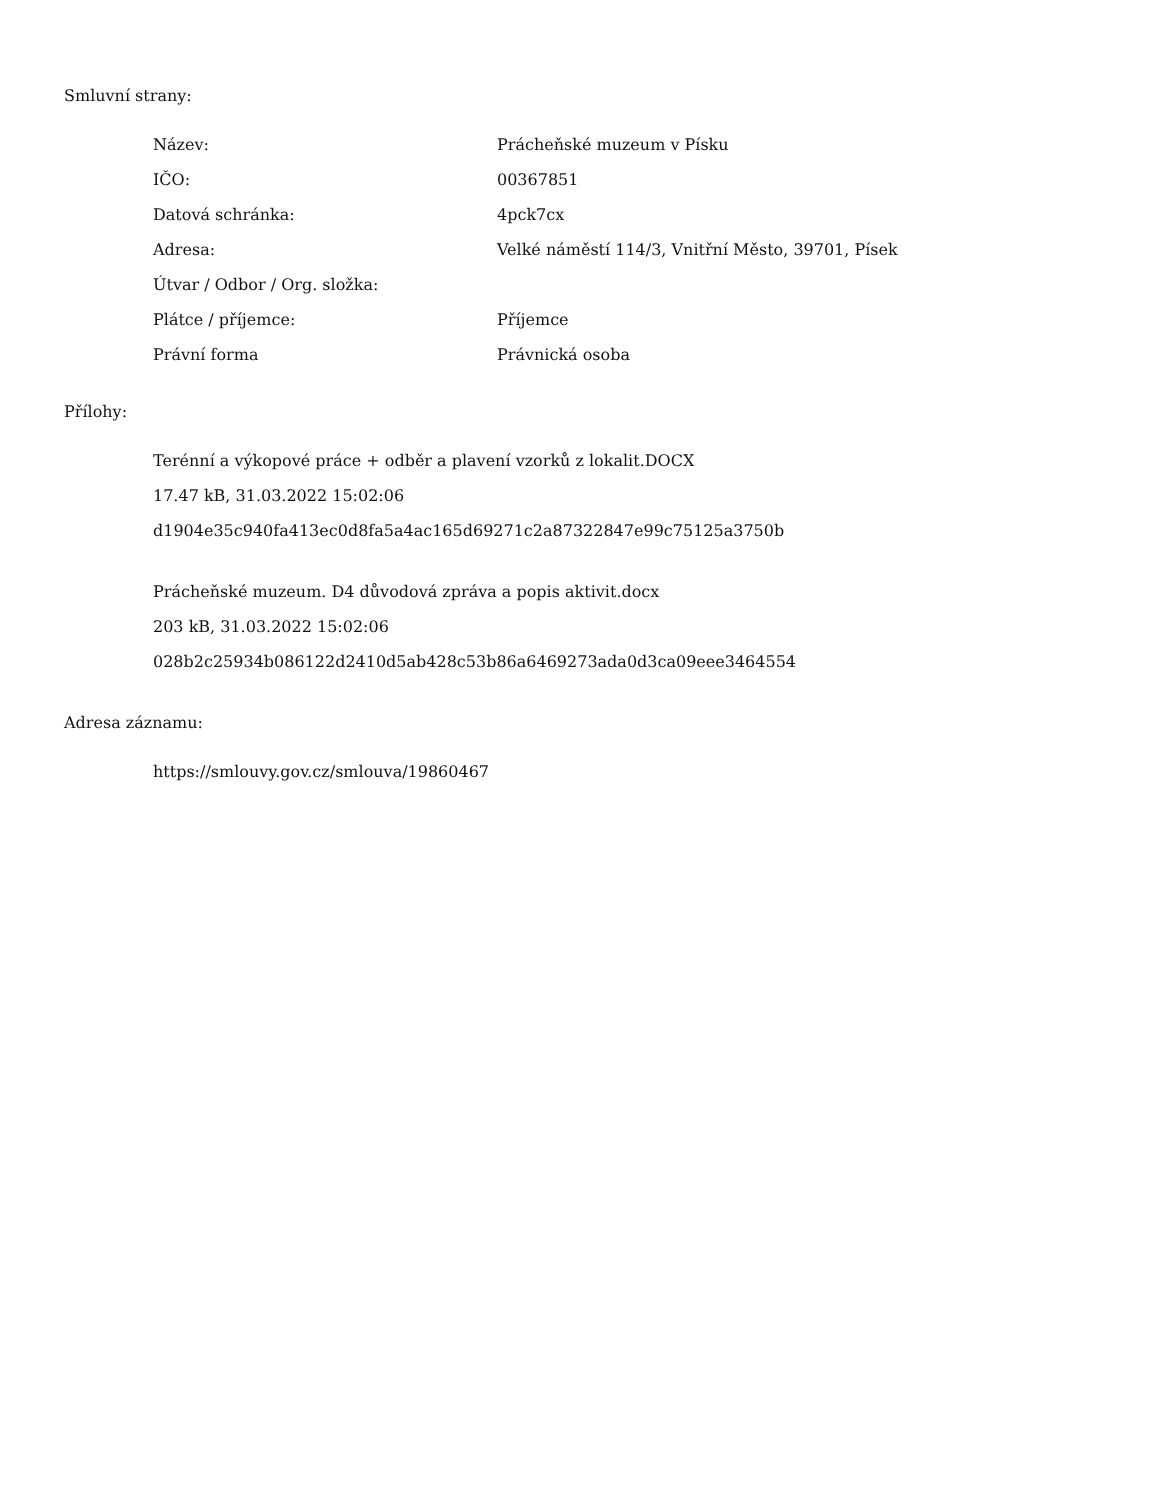Smluvní strany:
| Název: | Prácheňské muzeum v Písku |
| IČO: | 00367851 |
| Datová schránka: | 4pck7cx |
| Adresa: | Velké náměstí 114/3, Vnitřní Město, 39701, Písek |
| Útvar / Odbor / Org. složka: | |
| Plátce / příjemce: | Příjemce |
| Právní forma | Právnická osoba |
Přílohy:
Terénní a výkopové práce + odběr a plavení vzorků z lokalit.DOCX
17.47 kB, 31.03.2022 15:02:06
d1904e35c940fa413ec0d8fa5a4ac165d69271c2a87322847e99c75125a3750b
Prácheňské muzeum. D4 důvodová zpráva a popis aktivit.docx
203 kB, 31.03.2022 15:02:06
028b2c25934b086122d2410d5ab428c53b86a6469273ada0d3ca09eee3464554
Adresa záznamu:
https://smlouvy.gov.cz/smlouva/19860467